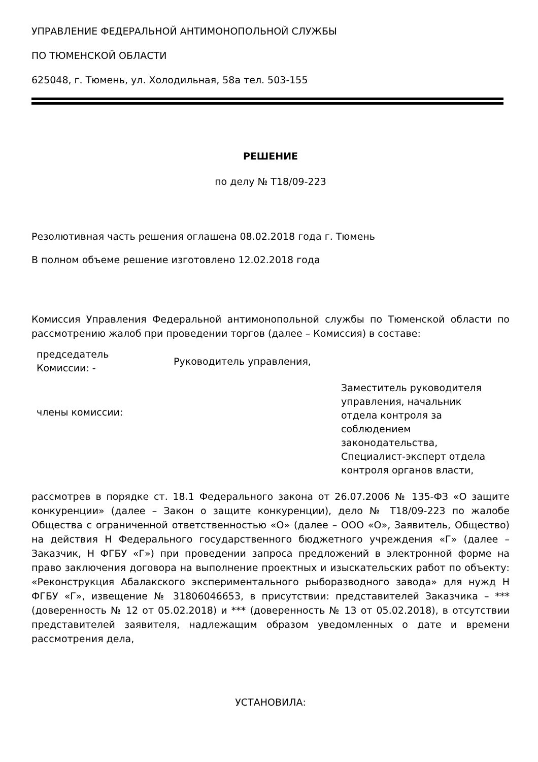УПРАВЛЕНИЕ ФЕДЕРАЛЬНОЙ АНТИМОНОПОЛЬНОЙ СЛУЖБЫ
ПО ТЮМЕНСКОЙ ОБЛАСТИ
625048, г. Тюмень, ул. Холодильная, 58а тел. 503-155
РЕШЕНИЕ
по делу № Т18/09-223
Резолютивная часть решения оглашена 08.02.2018 года г. Тюмень
В полном объеме решение изготовлено 12.02.2018 года
Комиссия Управления Федеральной антимонопольной службы по Тюменской области по рассмотрению жалоб при проведении торгов (далее – Комиссия) в составе:
| председатель Комиссии: - | Руководитель управления, | |
| члены комиссии: | | Заместитель руководителя управления, начальник отдела контроля за соблюдением законодательства, |
| | | Специалист-эксперт отдела контроля органов власти, |
рассмотрев в порядке ст. 18.1 Федерального закона от 26.07.2006 № 135-ФЗ «О защите конкуренции» (далее – Закон о защите конкуренции), дело № Т18/09-223 по жалобе Общества с ограниченной ответственностью «О» (далее – ООО «О», Заявитель, Общество) на действия Н Федерального государственного бюджетного учреждения «Г» (далее – Заказчик, Н ФГБУ «Г») при проведении запроса предложений в электронной форме на право заключения договора на выполнение проектных и изыскательских работ по объекту: «Реконструкция Абалакского экспериментального рыборазводного завода» для нужд Н ФГБУ «Г», извещение № 31806046653, в присутствии: представителей Заказчика – *** (доверенность № 12 от 05.02.2018) и *** (доверенность № 13 от 05.02.2018), в отсутствии представителей заявителя, надлежащим образом уведомленных о дате и времени рассмотрения дела,
УСТАНОВИЛА: